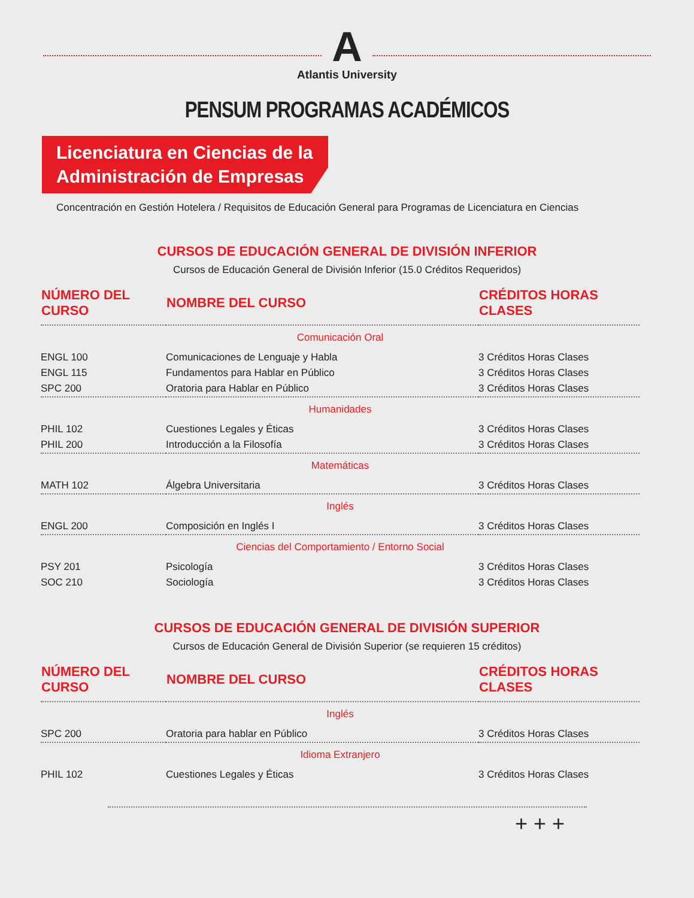A
Atlantis University
PENSUM PROGRAMAS ACADÉMICOS
Licenciatura en Ciencias de la
Administración de Empresas
Concentración en Gestión Hotelera / Requisitos de Educación General para Programas de Licenciatura en Ciencias
CURSOS DE EDUCACIÓN GENERAL DE DIVISIÓN INFERIOR
Cursos de Educación General de División Inferior (15.0 Créditos Requeridos)
| NÚMERO DEL CURSO | NOMBRE DEL CURSO | CRÉDITOS HORAS CLASES |
| --- | --- | --- |
| Comunicación Oral | | |
| ENGL 100 | Comunicaciones de Lenguaje y Habla | 3 Créditos Horas Clases |
| ENGL 115 | Fundamentos para Hablar en Público | 3 Créditos Horas Clases |
| SPC 200 | Oratoria para Hablar en Público | 3 Créditos Horas Clases |
| Humanidades | | |
| PHIL 102 | Cuestiones Legales y Éticas | 3 Créditos Horas Clases |
| PHIL 200 | Introducción a la Filosofía | 3 Créditos Horas Clases |
| Matemáticas | | |
| MATH 102 | Álgebra Universitaria | 3 Créditos Horas Clases |
| Inglés | | |
| ENGL 200 | Composición en Inglés I | 3 Créditos Horas Clases |
| Ciencias del Comportamiento / Entorno Social | | |
| PSY 201 | Psicología | 3 Créditos Horas Clases |
| SOC 210 | Sociología | 3 Créditos Horas Clases |
CURSOS DE EDUCACIÓN GENERAL DE DIVISIÓN SUPERIOR
Cursos de Educación General de División Superior (se requieren 15 créditos)
| NÚMERO DEL CURSO | NOMBRE DEL CURSO | CRÉDITOS HORAS CLASES |
| --- | --- | --- |
| Inglés | | |
| SPC 200 | Oratoria para hablar en Público | 3 Créditos Horas Clases |
| Idioma Extranjero | | |
| PHIL 102 | Cuestiones Legales y Éticas | 3 Créditos Horas Clases |
+ + +